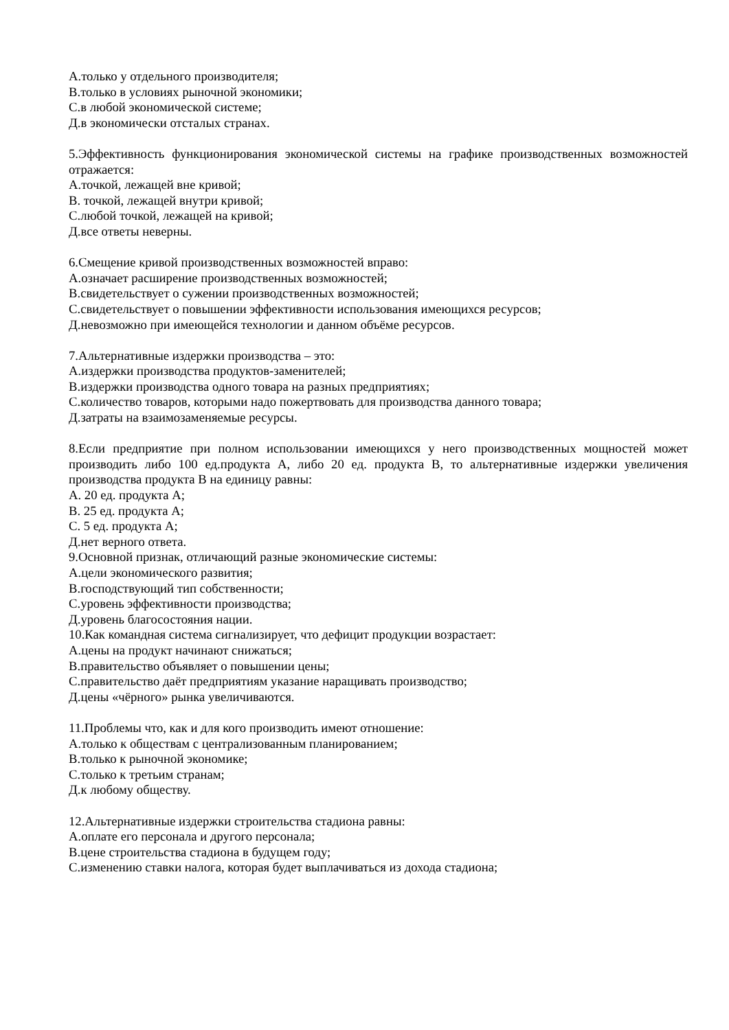А.только у отдельного производителя;
В.только в условиях рыночной экономики;
С.в любой экономической системе;
Д.в экономически отсталых странах.
5.Эффективность функционирования экономической системы на графике производственных возможностей отражается:
А.точкой, лежащей вне кривой;
В. точкой, лежащей внутри кривой;
С.любой точкой, лежащей на кривой;
Д.все ответы неверны.
6.Смещение кривой производственных возможностей вправо:
А.означает расширение производственных возможностей;
В.свидетельствует о сужении производственных возможностей;
С.свидетельствует о повышении эффективности использования имеющихся ресурсов;
Д.невозможно при имеющейся технологии и данном объёме ресурсов.
7.Альтернативные издержки производства – это:
А.издержки производства продуктов-заменителей;
В.издержки производства одного товара на разных предприятиях;
С.количество товаров, которыми надо пожертвовать для производства данного товара;
Д.затраты на взаимозаменяемые ресурсы.
8.Если предприятие при полном использовании имеющихся у него производственных мощностей может производить либо 100 ед.продукта А, либо 20 ед. продукта В, то альтернативные издержки увеличения производства продукта В на единицу равны:
А. 20 ед. продукта А;
В. 25 ед. продукта А;
С. 5 ед. продукта А;
Д.нет верного ответа.
9.Основной признак, отличающий разные экономические системы:
А.цели экономического развития;
В.господствующий тип собственности;
С.уровень эффективности производства;
Д.уровень благосостояния нации.
10.Как командная система сигнализирует, что дефицит продукции возрастает:
А.цены на продукт начинают снижаться;
В.правительство объявляет о повышении цены;
С.правительство даёт предприятиям указание наращивать производство;
Д.цены «чёрного» рынка увеличиваются.
11.Проблемы что, как и для кого производить имеют отношение:
А.только к обществам с централизованным планированием;
В.только к рыночной экономике;
С.только к третьим странам;
Д.к любому обществу.
12.Альтернативные издержки строительства стадиона равны:
А.оплате его персонала и другого персонала;
В.цене строительства стадиона в будущем году;
С.изменению ставки налога, которая будет выплачиваться из дохода стадиона;